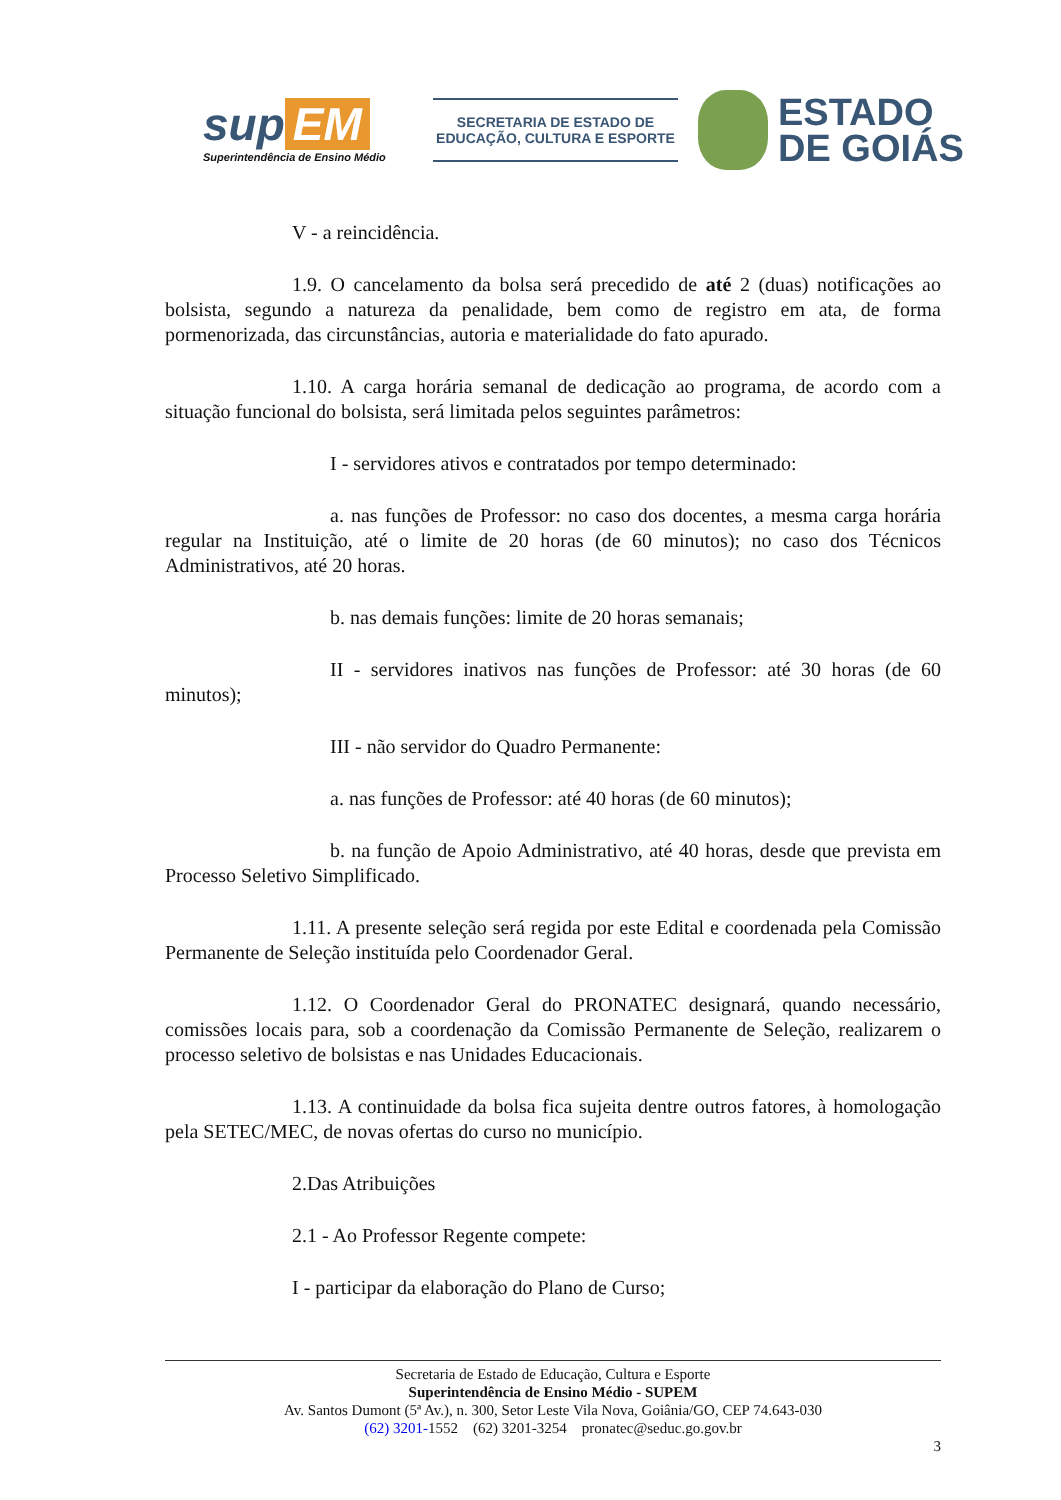sup EM
Superintendência de Ensino Médio
SECRETARIA DE ESTADO DE
EDUCAÇÃO, CULTURA E ESPORTE
ESTADO
DE GOIÁS
V - a reincidência.
1.9. O cancelamento da bolsa será precedido de até 2 (duas) notificações ao bolsista, segundo a natureza da penalidade, bem como de registro em ata, de forma pormenorizada, das circunstâncias, autoria e materialidade do fato apurado.
1.10. A carga horária semanal de dedicação ao programa, de acordo com a situação funcional do bolsista, será limitada pelos seguintes parâmetros:
I - servidores ativos e contratados por tempo determinado:
a. nas funções de Professor: no caso dos docentes, a mesma carga horária regular na Instituição, até o limite de 20 horas (de 60 minutos); no caso dos Técnicos Administrativos, até 20 horas.
b. nas demais funções: limite de 20 horas semanais;
II - servidores inativos nas funções de Professor: até 30 horas (de 60 minutos);
III - não servidor do Quadro Permanente:
a. nas funções de Professor: até 40 horas (de 60 minutos);
b. na função de Apoio Administrativo, até 40 horas, desde que prevista em Processo Seletivo Simplificado.
1.11. A presente seleção será regida por este Edital e coordenada pela Comissão Permanente de Seleção instituída pelo Coordenador Geral.
1.12. O Coordenador Geral do PRONATEC designará, quando necessário, comissões locais para, sob a coordenação da Comissão Permanente de Seleção, realizarem o processo seletivo de bolsistas e nas Unidades Educacionais.
1.13. A continuidade da bolsa fica sujeita dentre outros fatores, à homologação pela SETEC/MEC, de novas ofertas do curso no município.
2.Das Atribuições
2.1 - Ao Professor Regente compete:
I - participar da elaboração do Plano de Curso;
Secretaria de Estado de Educação, Cultura e Esporte
Superintendência de Ensino Médio - SUPEM
Av. Santos Dumont (5ª Av.), n. 300, Setor Leste Vila Nova, Goiânia/GO, CEP 74.643-030
(62) 3201-1552 (62) 3201-3254 pronatec@seduc.go.gov.br
3